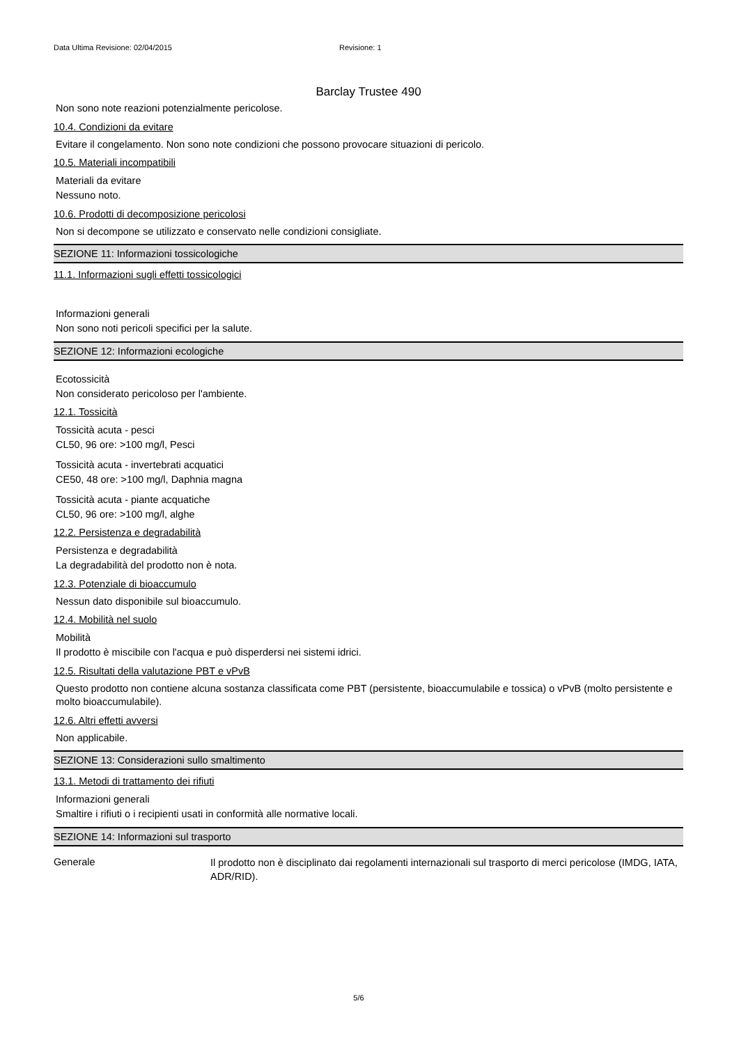Data Ultima Revisione: 02/04/2015 Revisione: 1
Barclay Trustee 490
Non sono note reazioni potenzialmente pericolose.
10.4. Condizioni da evitare
Evitare il congelamento. Non sono note condizioni che possono provocare situazioni di pericolo.
10.5. Materiali incompatibili
Materiali da evitare
Nessuno noto.
10.6. Prodotti di decomposizione pericolosi
Non si decompone se utilizzato e conservato nelle condizioni consigliate.
SEZIONE 11: Informazioni tossicologiche
11.1. Informazioni sugli effetti tossicologici
Informazioni generali
Non sono noti pericoli specifici per la salute.
SEZIONE 12: Informazioni ecologiche
Ecotossicità
Non considerato pericoloso per l'ambiente.
12.1. Tossicità
Tossicità acuta - pesci
CL50, 96 ore: >100 mg/l, Pesci
Tossicità acuta - invertebrati acquatici
CE50, 48 ore: >100 mg/l, Daphnia magna
Tossicità acuta - piante acquatiche
CL50, 96 ore: >100 mg/l, alghe
12.2. Persistenza e degradabilità
Persistenza e degradabilità
La degradabilità del prodotto non è nota.
12.3. Potenziale di bioaccumulo
Nessun dato disponibile sul bioaccumulo.
12.4. Mobilità nel suolo
Mobilità
Il prodotto è miscibile con l'acqua e può disperdersi nei sistemi idrici.
12.5. Risultati della valutazione PBT e vPvB
Questo prodotto non contiene alcuna sostanza classificata come PBT (persistente, bioaccumulabile e tossica) o vPvB (molto persistente e molto bioaccumulabile).
12.6. Altri effetti avversi
Non applicabile.
SEZIONE 13: Considerazioni sullo smaltimento
13.1. Metodi di trattamento dei rifiuti
Informazioni generali
Smaltire i rifiuti o i recipienti usati in conformità alle normative locali.
SEZIONE 14: Informazioni sul trasporto
Generale
Il prodotto non è disciplinato dai regolamenti internazionali sul trasporto di merci pericolose (IMDG, IATA, ADR/RID).
5/6